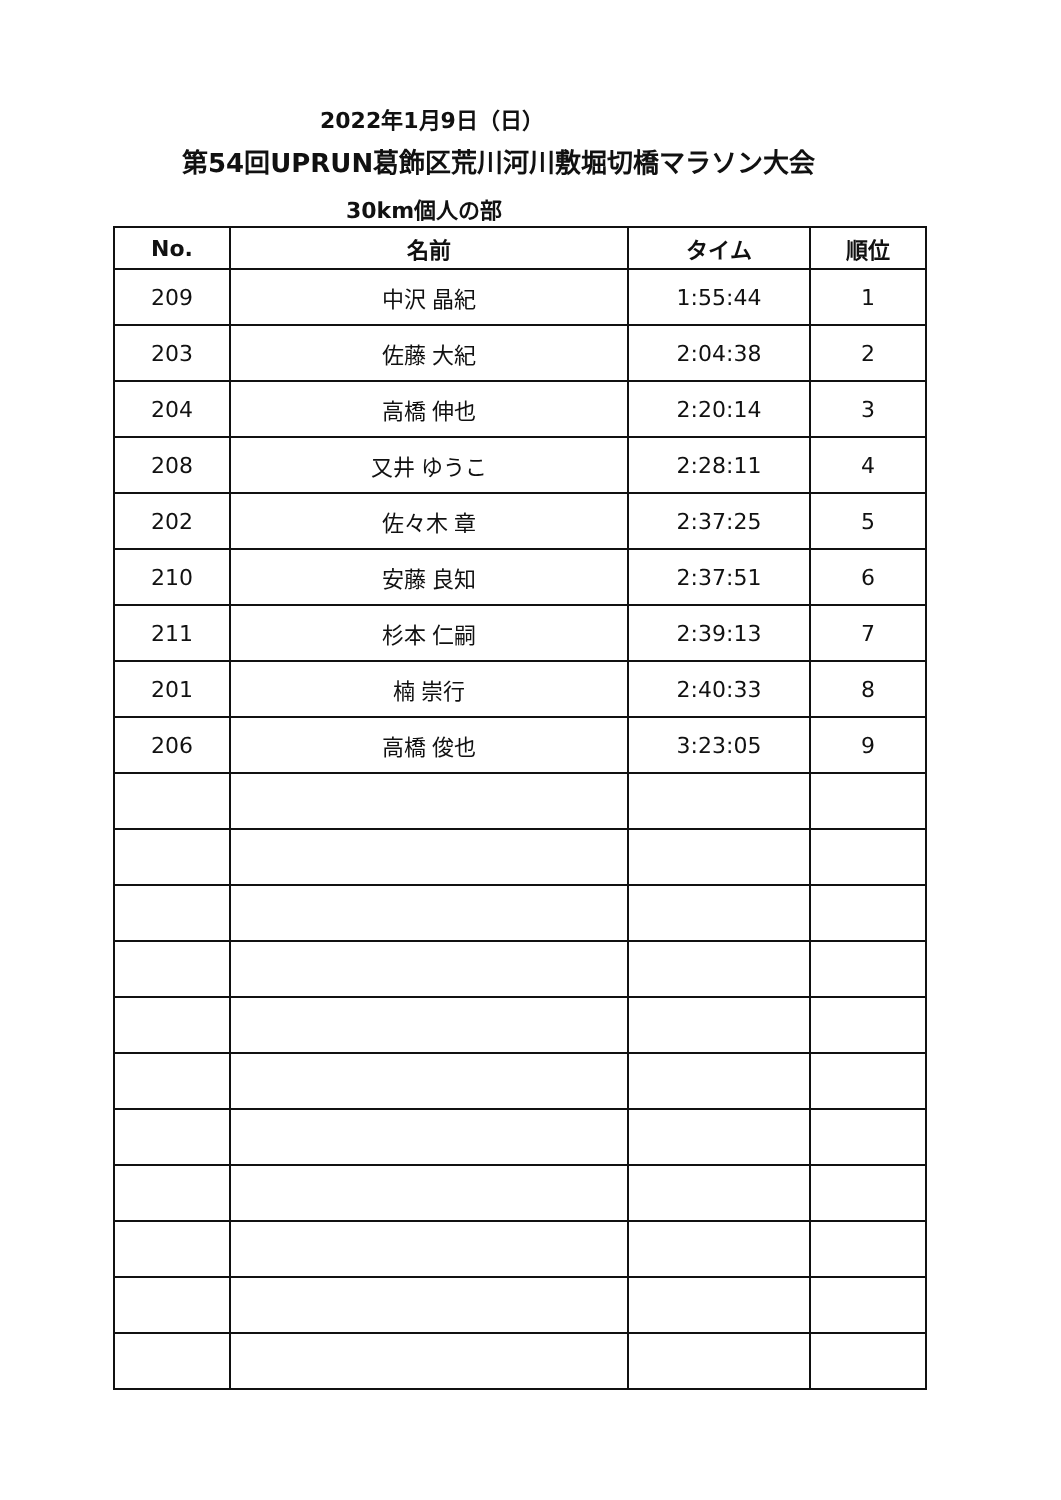2022年1月9日（日）
第54回UPRUN葛飾区荒川河川敷堀切橋マラソン大会
30km個人の部
| No. | 名前 | タイム | 順位 |
| --- | --- | --- | --- |
| 209 | 中沢 晶紀 | 1:55:44 | 1 |
| 203 | 佐藤 大紀 | 2:04:38 | 2 |
| 204 | 高橋 伸也 | 2:20:14 | 3 |
| 208 | 又井 ゆうこ | 2:28:11 | 4 |
| 202 | 佐々木 章 | 2:37:25 | 5 |
| 210 | 安藤 良知 | 2:37:51 | 6 |
| 211 | 杉本 仁嗣 | 2:39:13 | 7 |
| 201 | 楠 崇行 | 2:40:33 | 8 |
| 206 | 高橋 俊也 | 3:23:05 | 9 |